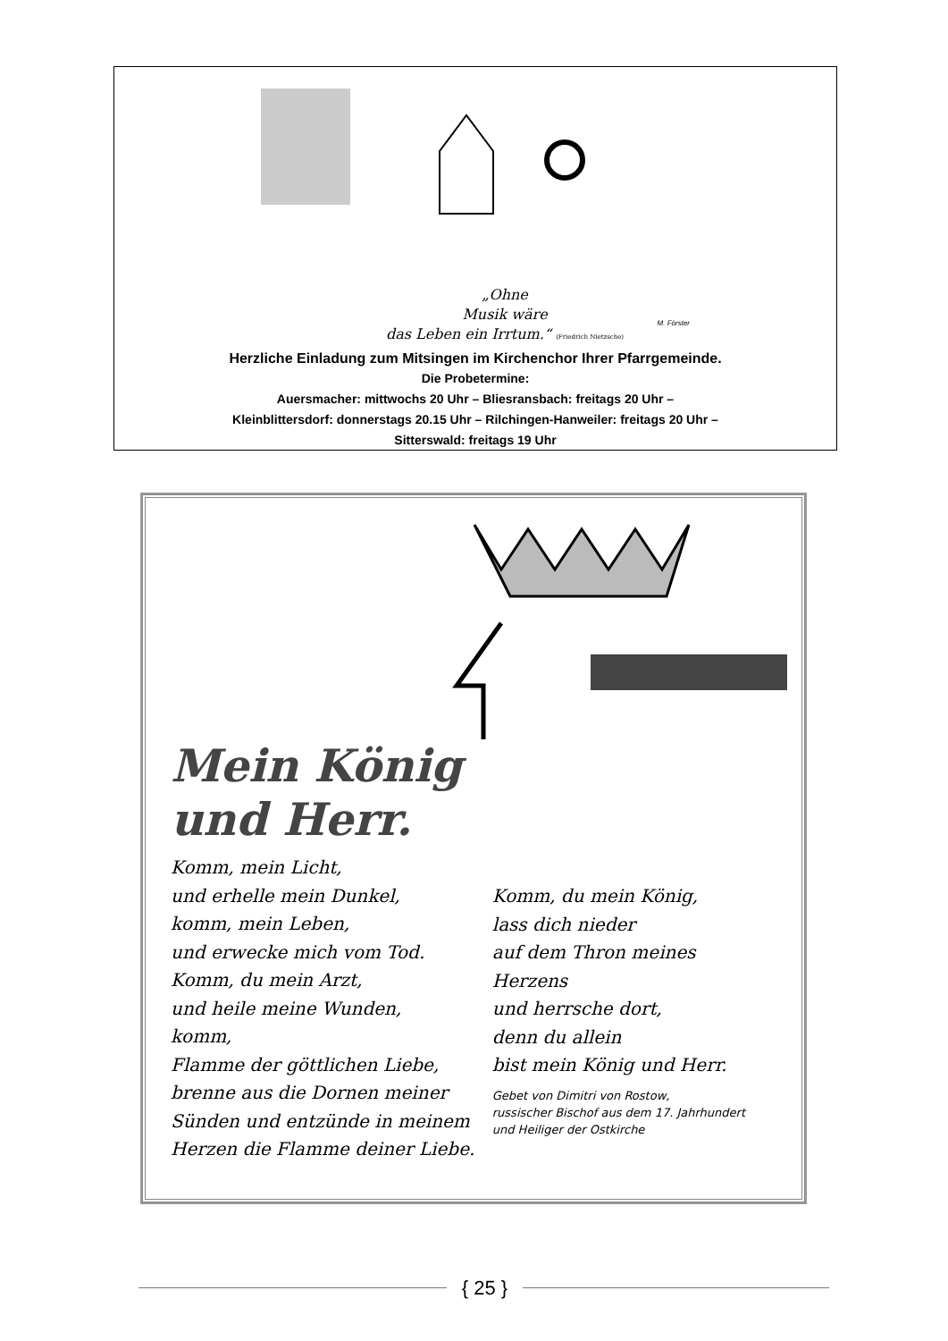„Ohne
Musik wäre
das Leben ein Irrtum.“ (Friedrich Nietzsche)
M. Förster
Herzliche Einladung zum Mitsingen im Kirchenchor Ihrer Pfarrgemeinde.
Die Probetermine:
Auersmacher: mittwochs 20 Uhr – Bliesransbach: freitags 20 Uhr –
Kleinblittersdorf: donnerstags 20.15 Uhr – Rilchingen-Hanweiler: freitags 20 Uhr –
Sitterswald: freitags 19 Uhr
Mein König
und Herr.
Komm, mein Licht,
und erhelle mein Dunkel,
komm, mein Leben,
und erwecke mich vom Tod.
Komm, du mein Arzt,
und heile meine Wunden,
komm,
Flamme der göttlichen Liebe,
brenne aus die Dornen meiner
Sünden und entzünde in meinem
Herzen die Flamme deiner Liebe.
Komm, du mein König,
lass dich nieder
auf dem Thron meines Herzens
und herrsche dort,
denn du allein
bist mein König und Herr.
Gebet von Dimitri von Rostow,
russischer Bischof aus dem 17. Jahrhundert
und Heiliger der Ostkirche
{ 25 }